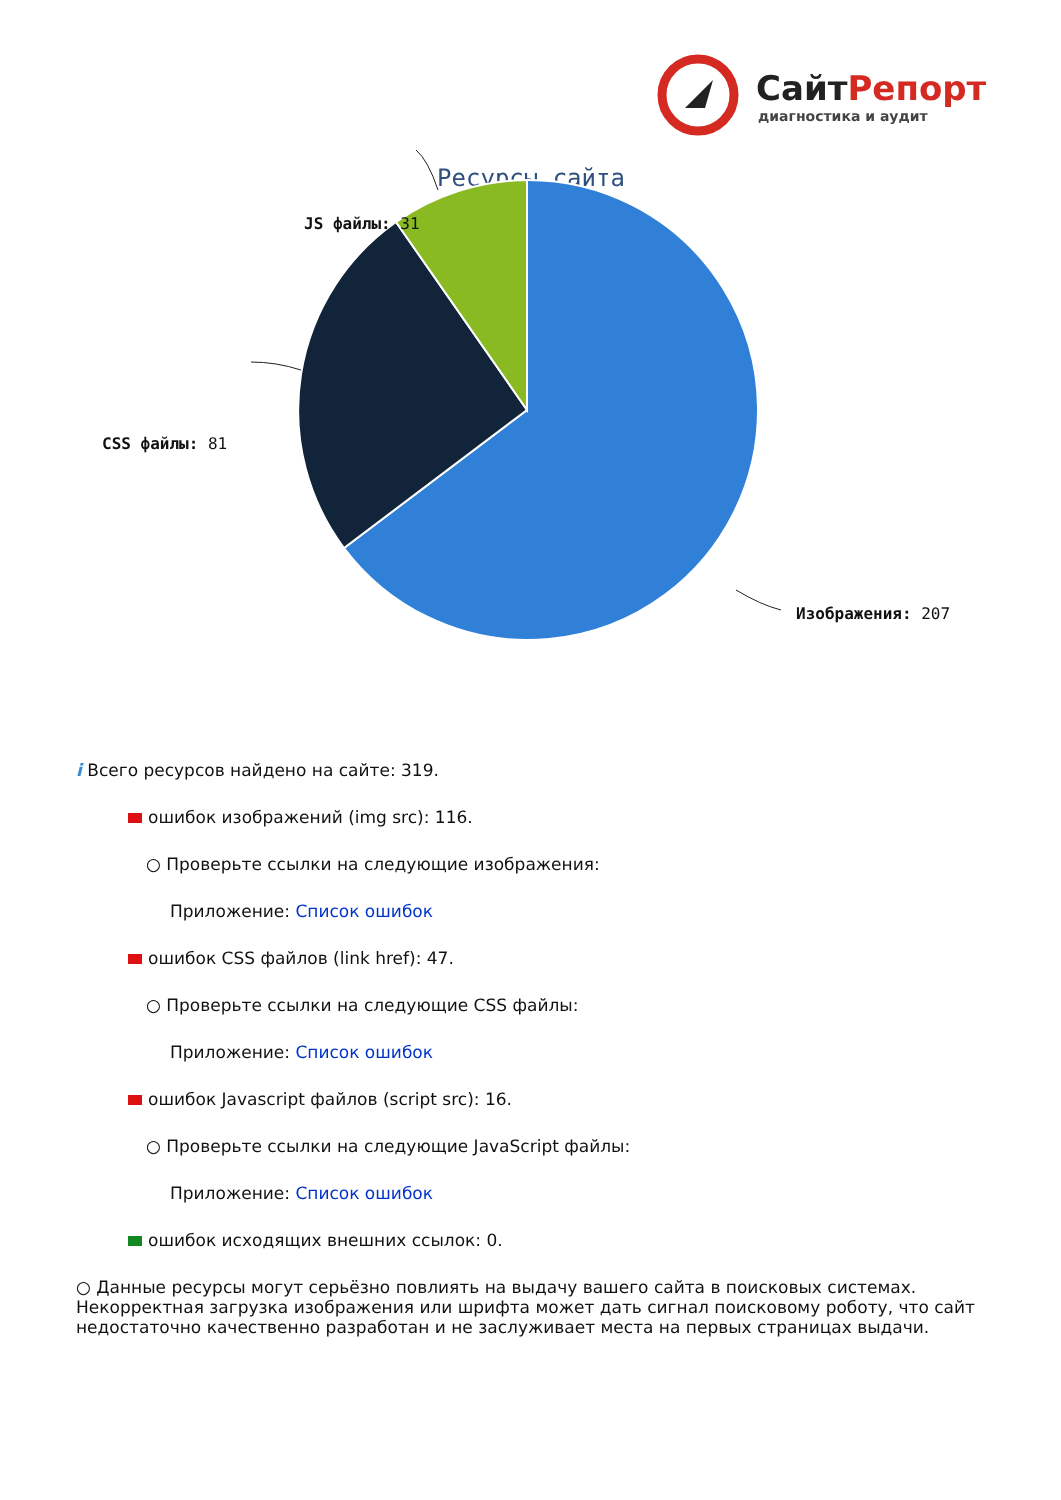СайтРепорт
диагностика и аудит
Ресурсы сайта
JS файлы: 31
CSS файлы: 81
Изображения: 207
i Всего ресурсов найдено на сайте: 319.
ошибок изображений (img src): 116.
○ Проверьте ссылки на следующие изображения:
Приложение: Список ошибок
ошибок CSS файлов (link href): 47.
○ Проверьте ссылки на следующие CSS файлы:
Приложение: Список ошибок
ошибок Javascript файлов (script src): 16.
○ Проверьте ссылки на следующие JavaScript файлы:
Приложение: Список ошибок
ошибок исходящих внешних ссылок: 0.
○ Данные ресурсы могут серьёзно повлиять на выдачу вашего сайта в поисковых системах. Некорректная загрузка изображения или шрифта может дать сигнал поисковому роботу, что сайт недостаточно качественно разработан и не заслуживает места на первых страницах выдачи.